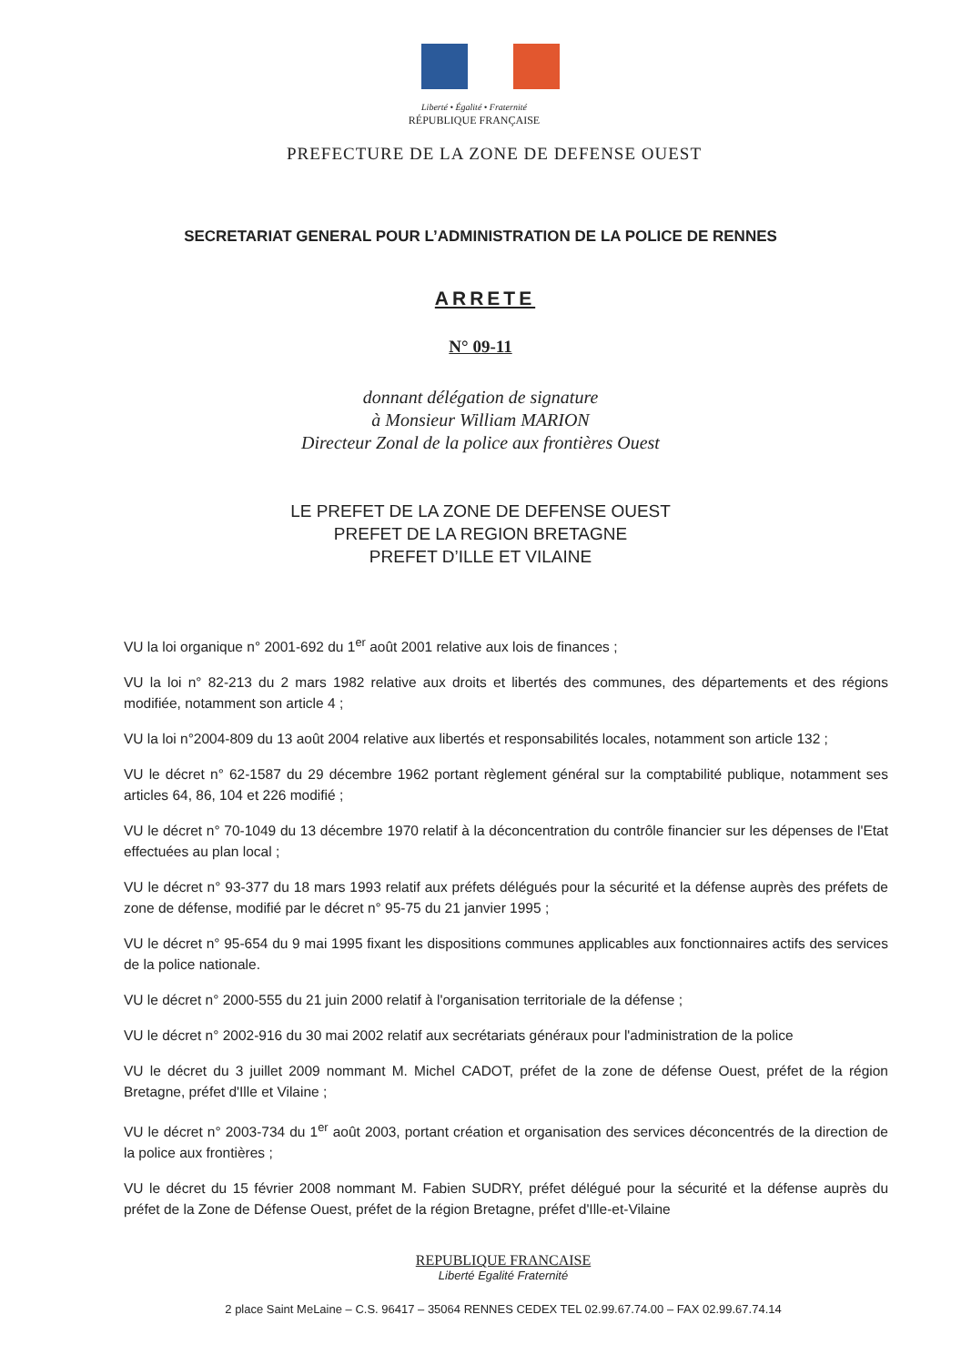Liberté • Égalité • Fraternité
RÉPUBLIQUE FRANÇAISE
PREFECTURE DE LA ZONE DE DEFENSE OUEST
SECRETARIAT GENERAL POUR L’ADMINISTRATION DE LA POLICE DE RENNES
ARRETE
N° 09-11
donnant délégation de signature
à Monsieur William MARION
Directeur Zonal de la police aux frontières Ouest
LE PREFET DE LA ZONE DE DEFENSE OUEST
PREFET DE LA REGION BRETAGNE
PREFET D’ILLE ET VILAINE
VU la loi organique n° 2001-692 du 1<sup>er</sup> août 2001 relative aux lois de finances ;
VU la loi n° 82-213 du 2 mars 1982 relative aux droits et libertés des communes, des départements et des régions modifiée, notamment son article 4 ;
VU la loi n°2004-809 du 13 août 2004 relative aux libertés et responsabilités locales, notamment son article 132 ;
VU le décret n° 62-1587 du 29 décembre 1962 portant règlement général sur la comptabilité publique, notamment ses articles 64, 86, 104 et 226 modifié ;
VU le décret n° 70-1049 du 13 décembre 1970 relatif à la déconcentration du contrôle financier sur les dépenses de l'Etat effectuées au plan local ;
VU le décret n° 93-377 du 18 mars 1993 relatif aux préfets délégués pour la sécurité et la défense auprès des préfets de zone de défense, modifié par le décret n° 95-75 du 21 janvier 1995 ;
VU le décret n° 95-654 du 9 mai 1995 fixant les dispositions communes applicables aux fonctionnaires actifs des services de la police nationale.
VU le décret n° 2000-555 du 21 juin 2000 relatif à l'organisation territoriale de la défense ;
VU le décret n° 2002-916 du 30 mai 2002 relatif aux secrétariats généraux pour l'administration de la police
VU le décret du 3 juillet 2009 nommant M. Michel CADOT, préfet de la zone de défense Ouest, préfet de la région Bretagne, préfet d'Ille et Vilaine ;
VU le décret n° 2003-734 du 1<sup>er</sup> août 2003, portant création et organisation des services déconcentrés de la direction de la police aux frontières ;
VU le décret du 15 février 2008 nommant M. Fabien SUDRY, préfet délégué pour la sécurité et la défense auprès du préfet de la Zone de Défense Ouest, préfet de la région Bretagne, préfet d'Ille-et-Vilaine
REPUBLIQUE FRANCAISE
Liberté Egalité Fraternité
2 place Saint MeLaine – C.S. 96417 – 35064 RENNES CEDEX TEL 02.99.67.74.00 – FAX 02.99.67.74.14